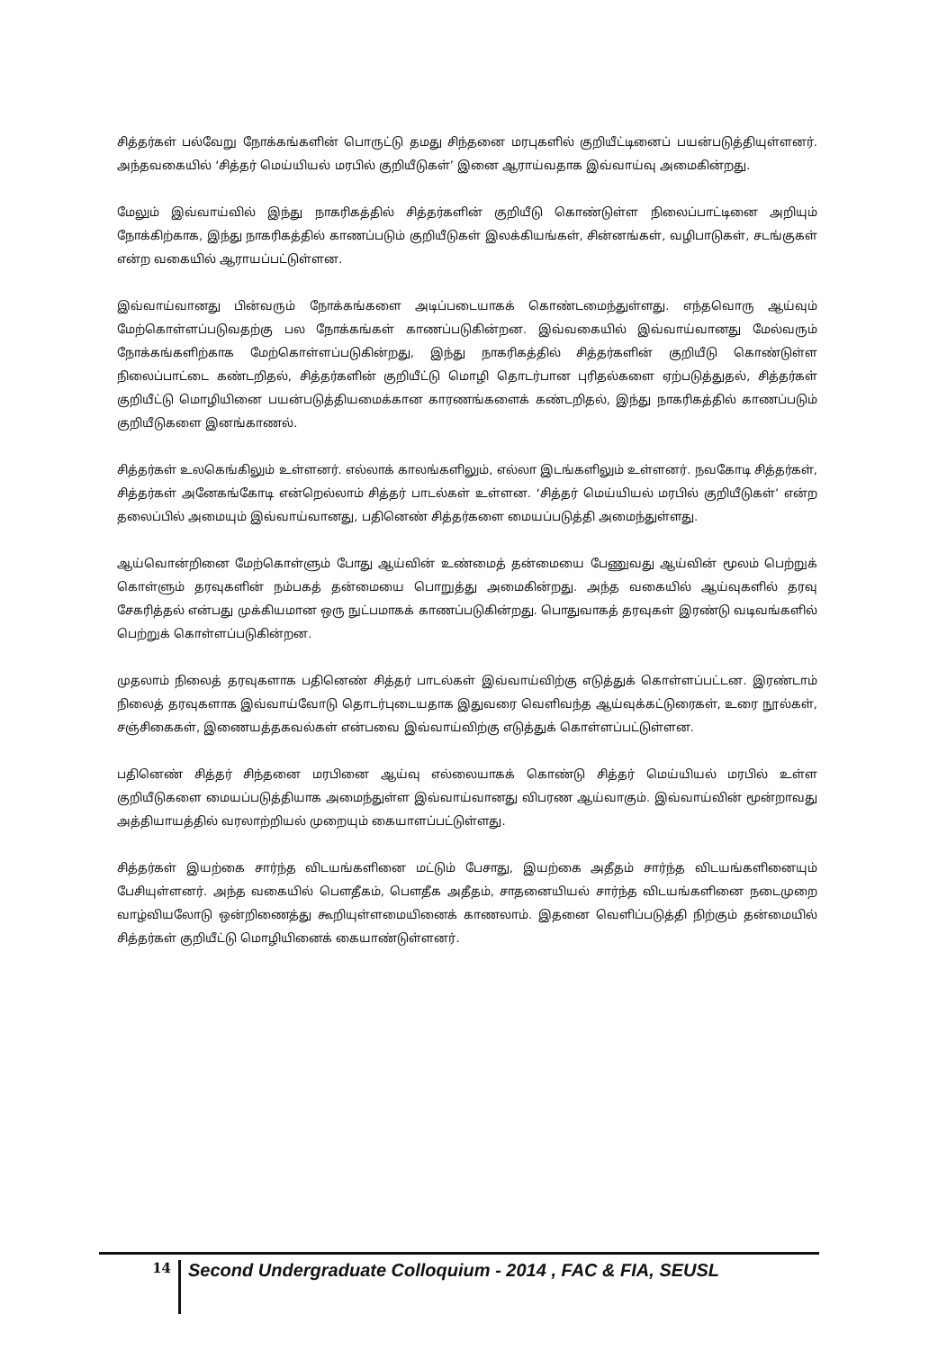சித்தர்கள் பல்வேறு நோக்கங்களின் பொருட்டு தமது சிந்தனை மரபுகளில் குறியீட்டினைப் பயன்படுத்தியுள்ளனர். அந்தவகையில் ‘சித்தர் மெய்யியல் மரபில் குறியீடுகள்’ இனை ஆராய்வதாக இவ்வாய்வு அமைகின்றது.
மேலும் இவ்வாய்வில் இந்து நாகரிகத்தில் சித்தர்களின் குறியீடு கொண்டுள்ள நிலைப்பாட்டினை அறியும் நோக்கிற்காக, இந்து நாகரிகத்தில் காணப்படும் குறியீடுகள் இலக்கியங்கள், சின்னங்கள், வழிபாடுகள், சடங்குகள் என்ற வகையில் ஆராயப்பட்டுள்ளன.
இவ்வாய்வானது பின்வரும் நோக்கங்களை அடிப்படையாகக் கொண்டமைந்துள்ளது. எந்தவொரு ஆய்வும் மேற்கொள்ளப்படுவதற்கு பல நோக்கங்கள் காணப்படுகின்றன. இவ்வகையில் இவ்வாய்வானது மேல்வரும் நோக்கங்களிற்காக மேற்கொள்ளப்படுகின்றது, இந்து நாகரிகத்தில் சித்தர்களின் குறியீடு கொண்டுள்ள நிலைப்பாட்டை கண்டறிதல், சித்தர்களின் குறியீட்டு மொழி தொடர்பான புரிதல்களை ஏற்படுத்துதல், சித்தர்கள் குறியீட்டு மொழியினை பயன்படுத்தியமைக்கான காரணங்களைக் கண்டறிதல், இந்து நாகரிகத்தில் காணப்படும் குறியீடுகளை இனங்காணல்.
சித்தர்கள் உலகெங்கிலும் உள்ளனர். எல்லாக் காலங்களிலும், எல்லா இடங்களிலும் உள்ளனர். நவகோடி சித்தர்கள், சித்தர்கள் அனேகங்கோடி என்றெல்லாம் சித்தர் பாடல்கள் உள்ளன. ‘சித்தர் மெய்யியல் மரபில் குறியீடுகள்’ என்ற தலைப்பில் அமையும் இவ்வாய்வானது, பதினெண் சித்தர்களை மையப்படுத்தி அமைந்துள்ளது.
ஆய்வொன்றினை மேற்கொள்ளும் போது ஆய்வின் உண்மைத் தன்மையை பேணுவது ஆய்வின் மூலம் பெற்றுக் கொள்ளும் தரவுகளின் நம்பகத் தன்மையை பொறுத்து அமைகின்றது. அந்த வகையில் ஆய்வுகளில் தரவு சேகரித்தல் என்பது முக்கியமான ஒரு நுட்பமாகக் காணப்படுகின்றது. பொதுவாகத் தரவுகள் இரண்டு வடிவங்களில் பெற்றுக் கொள்ளப்படுகின்றன.
முதலாம் நிலைத் தரவுகளாக பதினெண் சித்தர் பாடல்கள் இவ்வாய்விற்கு எடுத்துக் கொள்ளப்பட்டன. இரண்டாம் நிலைத் தரவுகளாக இவ்வாய்வோடு தொடர்புடையதாக இதுவரை வெளிவந்த ஆய்வுக்கட்டுரைகள், உரை நூல்கள், சஞ்சிகைகள், இணையத்தகவல்கள் என்பவை இவ்வாய்விற்கு எடுத்துக் கொள்ளப்பட்டுள்ளன.
பதினெண் சித்தர் சிந்தனை மரபினை ஆய்வு எல்லையாகக் கொண்டு சித்தர் மெய்யியல் மரபில் உள்ள குறியீடுகளை மையப்படுத்தியாக அமைந்துள்ள இவ்வாய்வானது விபரண ஆய்வாகும். இவ்வாய்வின் மூன்றாவது அத்தியாயத்தில் வரலாற்றியல் முறையும் கையாளப்பட்டுள்ளது.
சித்தர்கள் இயற்கை சார்ந்த விடயங்களினை மட்டும் பேசாது, இயற்கை அதீதம் சார்ந்த விடயங்களினையும் பேசியுள்ளனர். அந்த வகையில் பௌதீகம், பௌதீக அதீதம், சாதனையியல் சார்ந்த விடயங்களினை நடைமுறை வாழ்வியலோடு ஒன்றிணைத்து கூறியுள்ளமையினைக் காணலாம். இதனை வெளிப்படுத்தி நிற்கும் தன்மையில் சித்தர்கள் குறியீட்டு மொழியினைக் கையாண்டுள்ளனர்.
14
Second Undergraduate Colloquium - 2014 , FAC & FIA, SEUSL